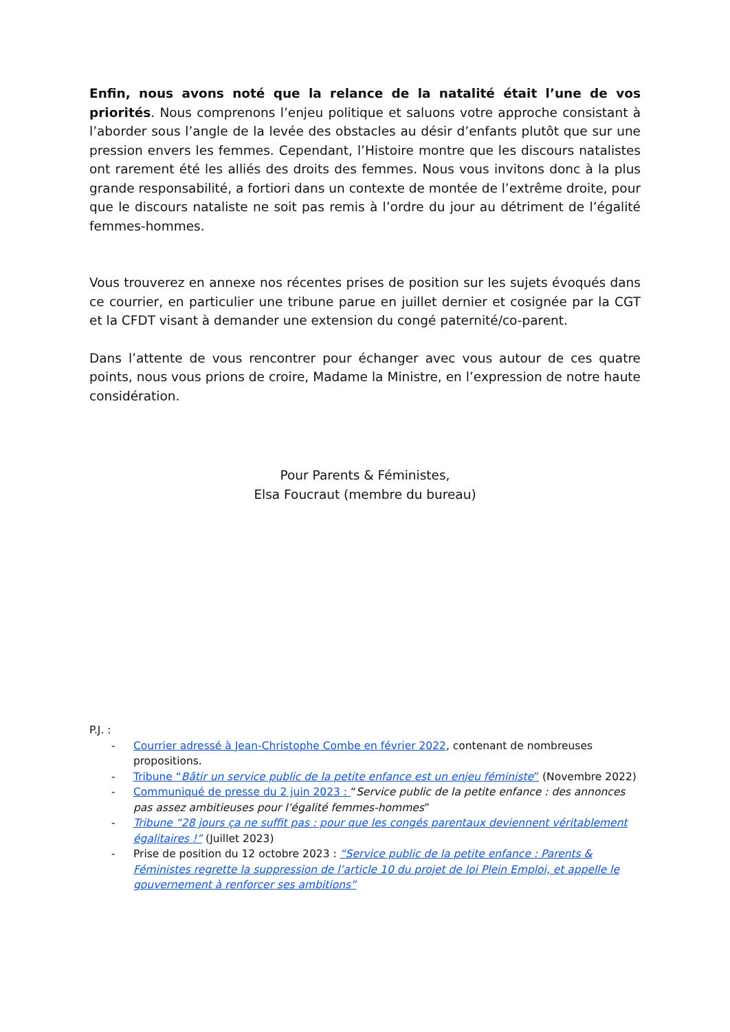Enfin, nous avons noté que la relance de la natalité était l’une de vos priorités. Nous comprenons l’enjeu politique et saluons votre approche consistant à l’aborder sous l’angle de la levée des obstacles au désir d’enfants plutôt que sur une pression envers les femmes. Cependant, l’Histoire montre que les discours natalistes ont rarement été les alliés des droits des femmes. Nous vous invitons donc à la plus grande responsabilité, a fortiori dans un contexte de montée de l’extrême droite, pour que le discours nataliste ne soit pas remis à l’ordre du jour au détriment de l’égalité femmes-hommes.
Vous trouverez en annexe nos récentes prises de position sur les sujets évoqués dans ce courrier, en particulier une tribune parue en juillet dernier et cosignée par la CGT et la CFDT visant à demander une extension du congé paternité/co-parent.
Dans l’attente de vous rencontrer pour échanger avec vous autour de ces quatre points, nous vous prions de croire, Madame la Ministre, en l’expression de notre haute considération.
Pour Parents & Féministes,
Elsa Foucraut (membre du bureau)
P.J. :
- Courrier adressé à Jean-Christophe Combe en février 2022, contenant de nombreuses propositions.
- Tribune “Bâtir un service public de la petite enfance est un enjeu féministe” (Novembre 2022)
- Communiqué de presse du 2 juin 2023 : “Service public de la petite enfance : des annonces pas assez ambitieuses pour l’égalité femmes-hommes”
- Tribune “28 jours ça ne suffit pas : pour que les congés parentaux deviennent véritablement égalitaires !” (Juillet 2023)
- Prise de position du 12 octobre 2023 : “Service public de la petite enfance : Parents & Féministes regrette la suppression de l’article 10 du projet de loi Plein Emploi, et appelle le gouvernement à renforcer ses ambitions”